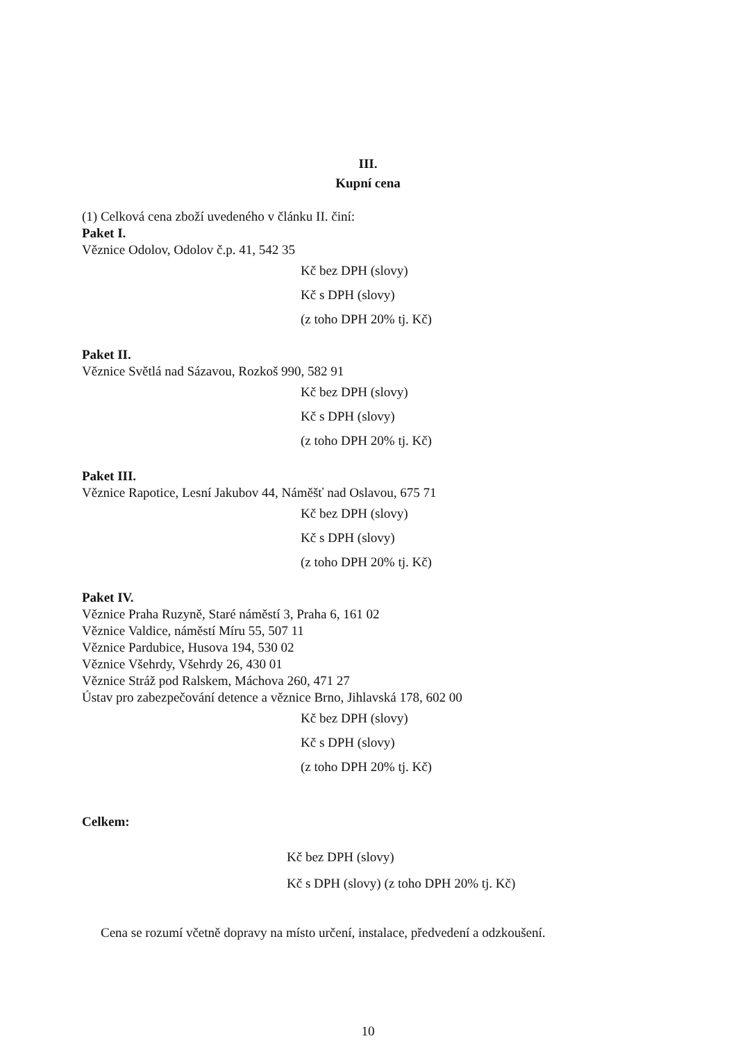III.
Kupní cena
(1) Celková cena zboží uvedeného v článku II. činí:
Paket I.
Věznice Odolov, Odolov č.p. 41, 542 35
Kč bez DPH (slovy)
Kč s DPH (slovy)
(z toho DPH 20% tj. Kč)
Paket II.
Věznice Světlá nad Sázavou, Rozkoš 990, 582 91
Kč bez DPH (slovy)
Kč s DPH (slovy)
(z toho DPH 20% tj. Kč)
Paket III.
Věznice Rapotice, Lesní Jakubov 44, Náměšť nad Oslavou, 675 71
Kč bez DPH (slovy)
Kč s DPH (slovy)
(z toho DPH 20% tj. Kč)
Paket IV.
Věznice Praha Ruzyně, Staré náměstí 3, Praha 6, 161 02
Věznice Valdice, náměstí Míru 55, 507 11
Věznice Pardubice, Husova 194, 530 02
Věznice Všehrdy, Všehrdy 26, 430 01
Věznice Stráž pod Ralskem, Máchova 260, 471 27
Ústav pro zabezpečování detence a věznice Brno, Jihlavská 178, 602 00
Kč bez DPH (slovy)
Kč s DPH (slovy)
(z toho DPH 20% tj. Kč)
Celkem:
Kč bez DPH (slovy)
Kč s DPH (slovy) (z toho DPH 20% tj. Kč)
Cena se rozumí včetně dopravy na místo určení, instalace, předvedení a odzkoušení.
10